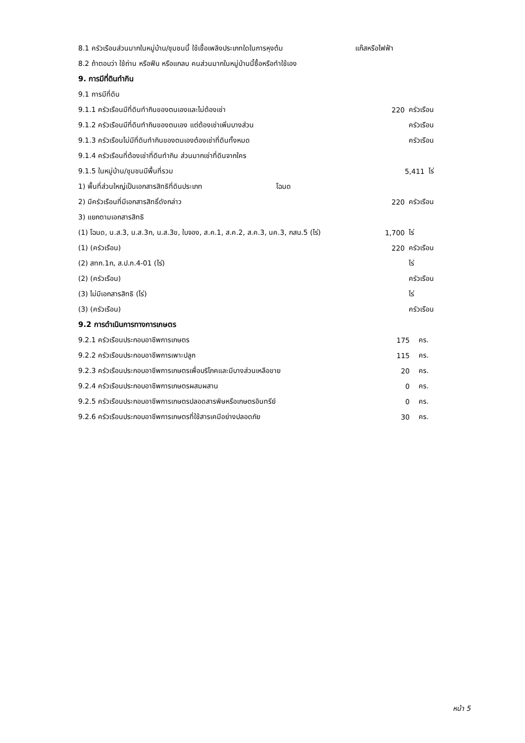8.1 ครัวเรือนส่วนมากในหมู่บ้าน/ชุมชนนี้ ใช้เชื้อเพลิงประเภทใดในการหุงต้ม แก๊สหรือไฟฟ้า
8.2 ถ้าตอบว่า ใช้ถ่าน หรือฟืน หรือแกลบ คนส่วนมากในหมู่บ้านนี้ซื้อหรือทำใช้เอง
9. การมีที่ดินทำกิน
9.1 การมีที่ดิน
9.1.1 ครัวเรือนมีที่ดินทำกินของตนเองและไม่ต้องเช่า 220 ครัวเรือน
9.1.2 ครัวเรือนมีที่ดินทำกินของตนเอง แต่ต้องเช่าเพิ่มบางส่วน ครัวเรือน
9.1.3 ครัวเรือนไม่มีที่ดินทำกินของตนเองต้องเช่าที่ดินทั้งหมด ครัวเรือน
9.1.4 ครัวเรือนที่ต้องเช่าที่ดินทำกิน ส่วนมากเช่าที่ดินจากใคร
9.1.5 ในหมู่บ้าน/ชุมชนมีพื้นที่รวม 5,411 ไร่
1) พื้นที่ส่วนใหญ่เป็นเอกสารสิทธิที่ดินประเภท โฉนด
2) มีครัวเรือนที่มีเอกสารสิทธิ์ดังกล่าว 220 ครัวเรือน
3) แยกตามเอกสารสิทธิ
(1) โฉนด, น.ส.3, น.ส.3ก, น.ส.3ข, ใบจอง, ส.ค.1, ส.ค.2, ส.ค.3, นค.3, กสน.5 (ไร่) 1,700 ไร่
(1) (ครัวเรือน) 220 ครัวเรือน
(2) สทก.1ก, ส.ป.ก.4-01 (ไร่) ไร่
(2) (ครัวเรือน) ครัวเรือน
(3) ไม่มีเอกสารสิทธิ (ไร่) ไร่
(3) (ครัวเรือน) ครัวเรือน
9.2 การดำเนินการทางการเกษตร
9.2.1 ครัวเรือนประกอบอาชีพการเกษตร 175 คร.
9.2.2 ครัวเรือนประกอบอาชีพการเพาะปลูก 115 คร.
9.2.3 ครัวเรือนประกอบอาชีพการเกษตรเพื่อบริโภคและมีบางส่วนเหลือขาย 20 คร.
9.2.4 ครัวเรือนประกอบอาชีพการเกษตรผสมผสาน 0 คร.
9.2.5 ครัวเรือนประกอบอาชีพการเกษตรปลอดสารพิษหรือเกษตรอินทรีย์ 0 คร.
9.2.6 ครัวเรือนประกอบอาชีพการเกษตรที่ใช้สารเคมีอย่างปลอดภัย 30 คร.
หน้า 5